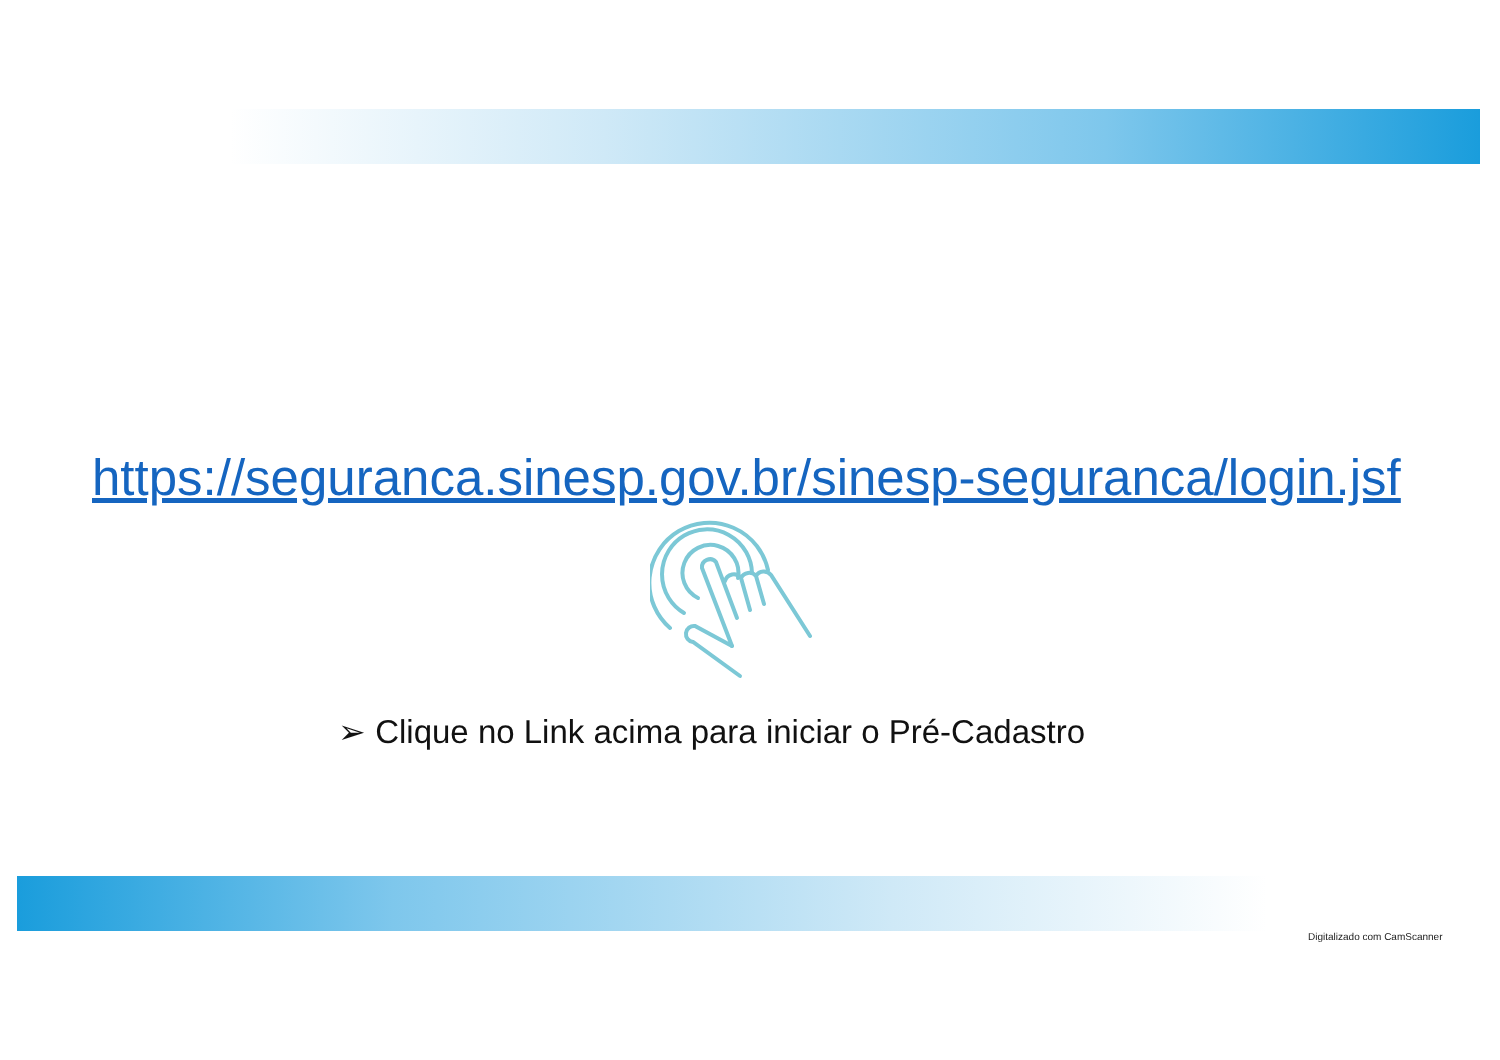https://seguranca.sinesp.gov.br/sinesp-seguranca/login.jsf
➢ Clique no Link acima para iniciar o Pré-Cadastro
Digitalizado com CamScanner